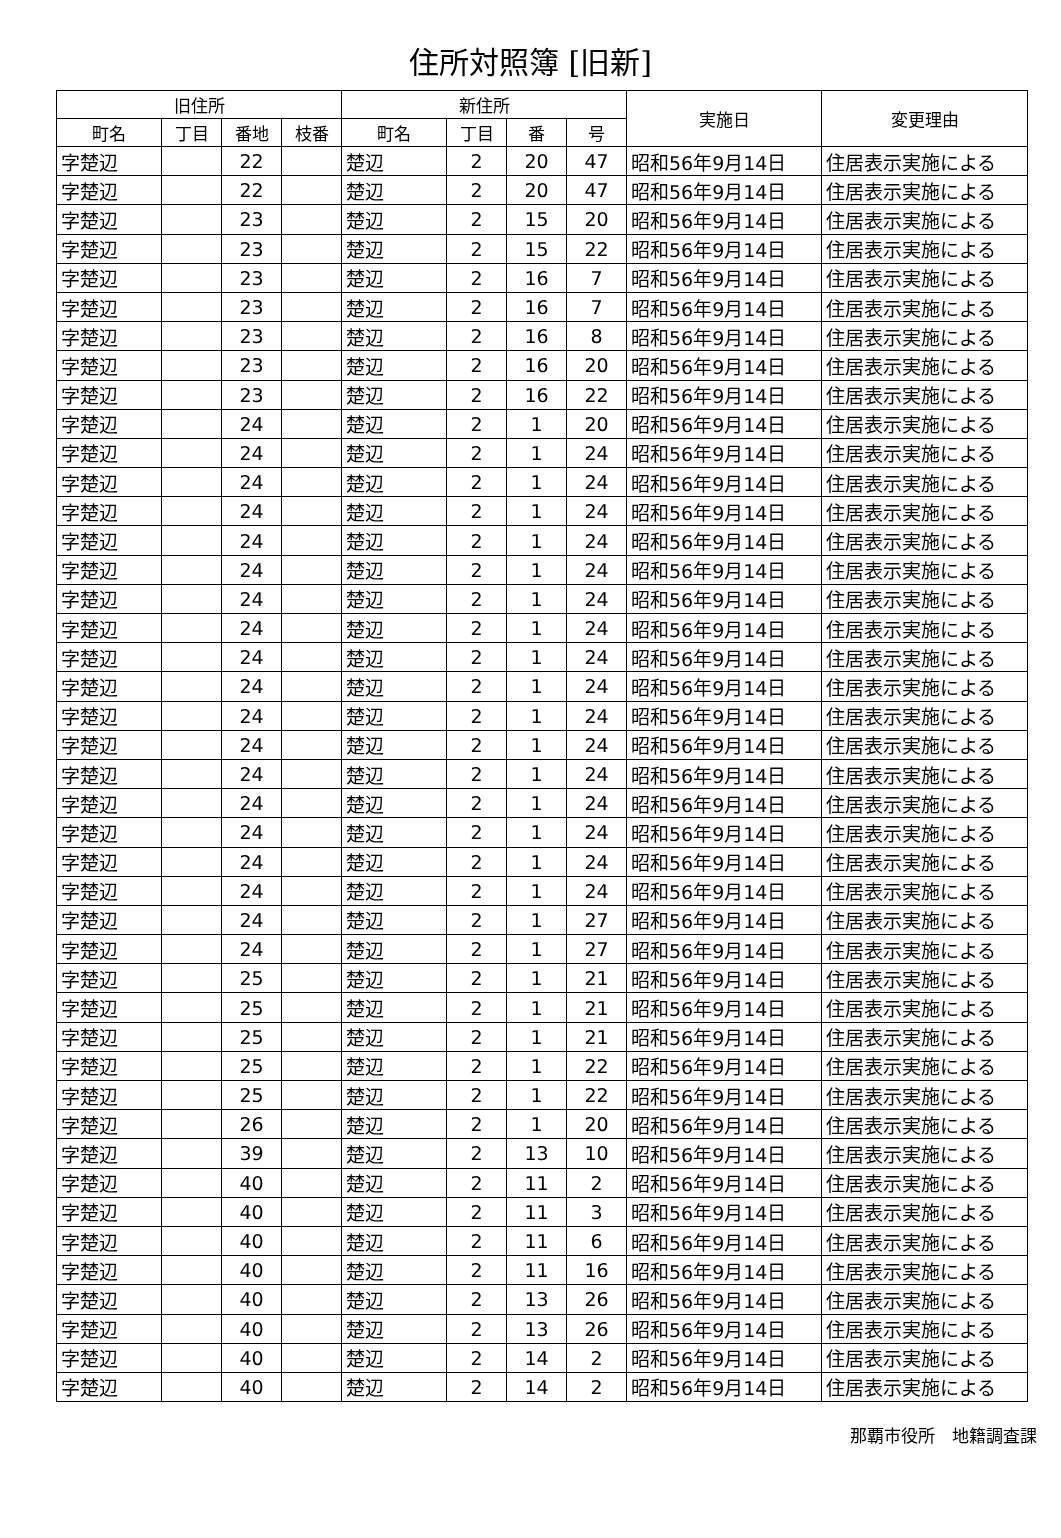住所対照簿 [旧新]
| 旧住所 | | | | 新住所 | | | | 実施日 | 変更理由 |
| --- | --- | --- | --- | --- | --- | --- | --- | --- | --- |
| 町名 | 丁目 | 番地 | 枝番 | 町名 | 丁目 | 番 | 号 | | |
| 字楚辺 | | 22 | | 楚辺 | 2 | 20 | 47 | 昭和56年9月14日 | 住居表示実施による |
| 字楚辺 | | 22 | | 楚辺 | 2 | 20 | 47 | 昭和56年9月14日 | 住居表示実施による |
| 字楚辺 | | 23 | | 楚辺 | 2 | 15 | 20 | 昭和56年9月14日 | 住居表示実施による |
| 字楚辺 | | 23 | | 楚辺 | 2 | 15 | 22 | 昭和56年9月14日 | 住居表示実施による |
| 字楚辺 | | 23 | | 楚辺 | 2 | 16 | 7 | 昭和56年9月14日 | 住居表示実施による |
| 字楚辺 | | 23 | | 楚辺 | 2 | 16 | 7 | 昭和56年9月14日 | 住居表示実施による |
| 字楚辺 | | 23 | | 楚辺 | 2 | 16 | 8 | 昭和56年9月14日 | 住居表示実施による |
| 字楚辺 | | 23 | | 楚辺 | 2 | 16 | 20 | 昭和56年9月14日 | 住居表示実施による |
| 字楚辺 | | 23 | | 楚辺 | 2 | 16 | 22 | 昭和56年9月14日 | 住居表示実施による |
| 字楚辺 | | 24 | | 楚辺 | 2 | 1 | 20 | 昭和56年9月14日 | 住居表示実施による |
| 字楚辺 | | 24 | | 楚辺 | 2 | 1 | 24 | 昭和56年9月14日 | 住居表示実施による |
| 字楚辺 | | 24 | | 楚辺 | 2 | 1 | 24 | 昭和56年9月14日 | 住居表示実施による |
| 字楚辺 | | 24 | | 楚辺 | 2 | 1 | 24 | 昭和56年9月14日 | 住居表示実施による |
| 字楚辺 | | 24 | | 楚辺 | 2 | 1 | 24 | 昭和56年9月14日 | 住居表示実施による |
| 字楚辺 | | 24 | | 楚辺 | 2 | 1 | 24 | 昭和56年9月14日 | 住居表示実施による |
| 字楚辺 | | 24 | | 楚辺 | 2 | 1 | 24 | 昭和56年9月14日 | 住居表示実施による |
| 字楚辺 | | 24 | | 楚辺 | 2 | 1 | 24 | 昭和56年9月14日 | 住居表示実施による |
| 字楚辺 | | 24 | | 楚辺 | 2 | 1 | 24 | 昭和56年9月14日 | 住居表示実施による |
| 字楚辺 | | 24 | | 楚辺 | 2 | 1 | 24 | 昭和56年9月14日 | 住居表示実施による |
| 字楚辺 | | 24 | | 楚辺 | 2 | 1 | 24 | 昭和56年9月14日 | 住居表示実施による |
| 字楚辺 | | 24 | | 楚辺 | 2 | 1 | 24 | 昭和56年9月14日 | 住居表示実施による |
| 字楚辺 | | 24 | | 楚辺 | 2 | 1 | 24 | 昭和56年9月14日 | 住居表示実施による |
| 字楚辺 | | 24 | | 楚辺 | 2 | 1 | 24 | 昭和56年9月14日 | 住居表示実施による |
| 字楚辺 | | 24 | | 楚辺 | 2 | 1 | 24 | 昭和56年9月14日 | 住居表示実施による |
| 字楚辺 | | 24 | | 楚辺 | 2 | 1 | 24 | 昭和56年9月14日 | 住居表示実施による |
| 字楚辺 | | 24 | | 楚辺 | 2 | 1 | 24 | 昭和56年9月14日 | 住居表示実施による |
| 字楚辺 | | 24 | | 楚辺 | 2 | 1 | 27 | 昭和56年9月14日 | 住居表示実施による |
| 字楚辺 | | 24 | | 楚辺 | 2 | 1 | 27 | 昭和56年9月14日 | 住居表示実施による |
| 字楚辺 | | 25 | | 楚辺 | 2 | 1 | 21 | 昭和56年9月14日 | 住居表示実施による |
| 字楚辺 | | 25 | | 楚辺 | 2 | 1 | 21 | 昭和56年9月14日 | 住居表示実施による |
| 字楚辺 | | 25 | | 楚辺 | 2 | 1 | 21 | 昭和56年9月14日 | 住居表示実施による |
| 字楚辺 | | 25 | | 楚辺 | 2 | 1 | 22 | 昭和56年9月14日 | 住居表示実施による |
| 字楚辺 | | 25 | | 楚辺 | 2 | 1 | 22 | 昭和56年9月14日 | 住居表示実施による |
| 字楚辺 | | 26 | | 楚辺 | 2 | 1 | 20 | 昭和56年9月14日 | 住居表示実施による |
| 字楚辺 | | 39 | | 楚辺 | 2 | 13 | 10 | 昭和56年9月14日 | 住居表示実施による |
| 字楚辺 | | 40 | | 楚辺 | 2 | 11 | 2 | 昭和56年9月14日 | 住居表示実施による |
| 字楚辺 | | 40 | | 楚辺 | 2 | 11 | 3 | 昭和56年9月14日 | 住居表示実施による |
| 字楚辺 | | 40 | | 楚辺 | 2 | 11 | 6 | 昭和56年9月14日 | 住居表示実施による |
| 字楚辺 | | 40 | | 楚辺 | 2 | 11 | 16 | 昭和56年9月14日 | 住居表示実施による |
| 字楚辺 | | 40 | | 楚辺 | 2 | 13 | 26 | 昭和56年9月14日 | 住居表示実施による |
| 字楚辺 | | 40 | | 楚辺 | 2 | 13 | 26 | 昭和56年9月14日 | 住居表示実施による |
| 字楚辺 | | 40 | | 楚辺 | 2 | 14 | 2 | 昭和56年9月14日 | 住居表示実施による |
| 字楚辺 | | 40 | | 楚辺 | 2 | 14 | 2 | 昭和56年9月14日 | 住居表示実施による |
那覇市役所　地籍調査課